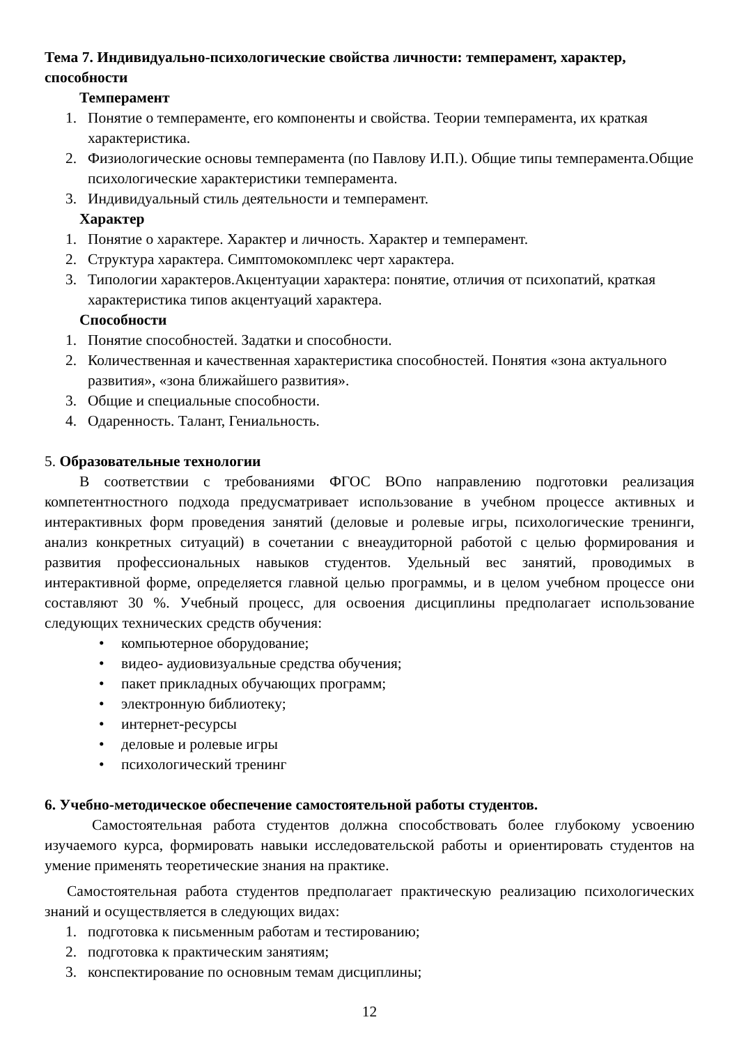Тема 7. Индивидуально-психологические свойства личности: темперамент, характер, способности
Темперамент
1. Понятие о темпераменте, его компоненты и свойства. Теории темперамента, их краткая характеристика.
2. Физиологические основы темперамента (по Павлову И.П.). Общие типы темперамента.Общие психологические характеристики темперамента.
3. Индивидуальный стиль деятельности и темперамент.
Характер
1. Понятие о характере. Характер и личность. Характер и темперамент.
2. Структура характера. Симптомокомплекс черт характера.
3. Типологии характеров.Акцентуации характера: понятие, отличия от психопатий, краткая характеристика типов акцентуаций характера.
Способности
1. Понятие способностей. Задатки и способности.
2. Количественная и качественная характеристика способностей. Понятия «зона актуального развития», «зона ближайшего развития».
3. Общие и специальные способности.
4. Одаренность. Талант, Гениальность.
5. Образовательные технологии
В соответствии с требованиями ФГОС ВОпо направлению подготовки реализация компетентностного подхода предусматривает использование в учебном процессе активных и интерактивных форм проведения занятий (деловые и ролевые игры, психологические тренинги, анализ конкретных ситуаций) в сочетании с внеаудиторной работой с целью формирования и развития профессиональных навыков студентов. Удельный вес занятий, проводимых в интерактивной форме, определяется главной целью программы, и в целом учебном процессе они составляют 30 %. Учебный процесс, для освоения дисциплины предполагает использование следующих технических средств обучения:
• компьютерное оборудование;
• видео- аудиовизуальные средства обучения;
• пакет прикладных обучающих программ;
• электронную библиотеку;
• интернет-ресурсы
• деловые и ролевые игры
• психологический тренинг
6. Учебно-методическое обеспечение самостоятельной работы студентов.
Самостоятельная работа студентов должна способствовать более глубокому усвоению изучаемого курса, формировать навыки исследовательской работы и ориентировать студентов на умение применять теоретические знания на практике.
Самостоятельная работа студентов предполагает практическую реализацию психологических знаний и осуществляется в следующих видах:
1. подготовка к письменным работам и тестированию;
2. подготовка к практическим занятиям;
3. конспектирование по основным темам дисциплины;
12